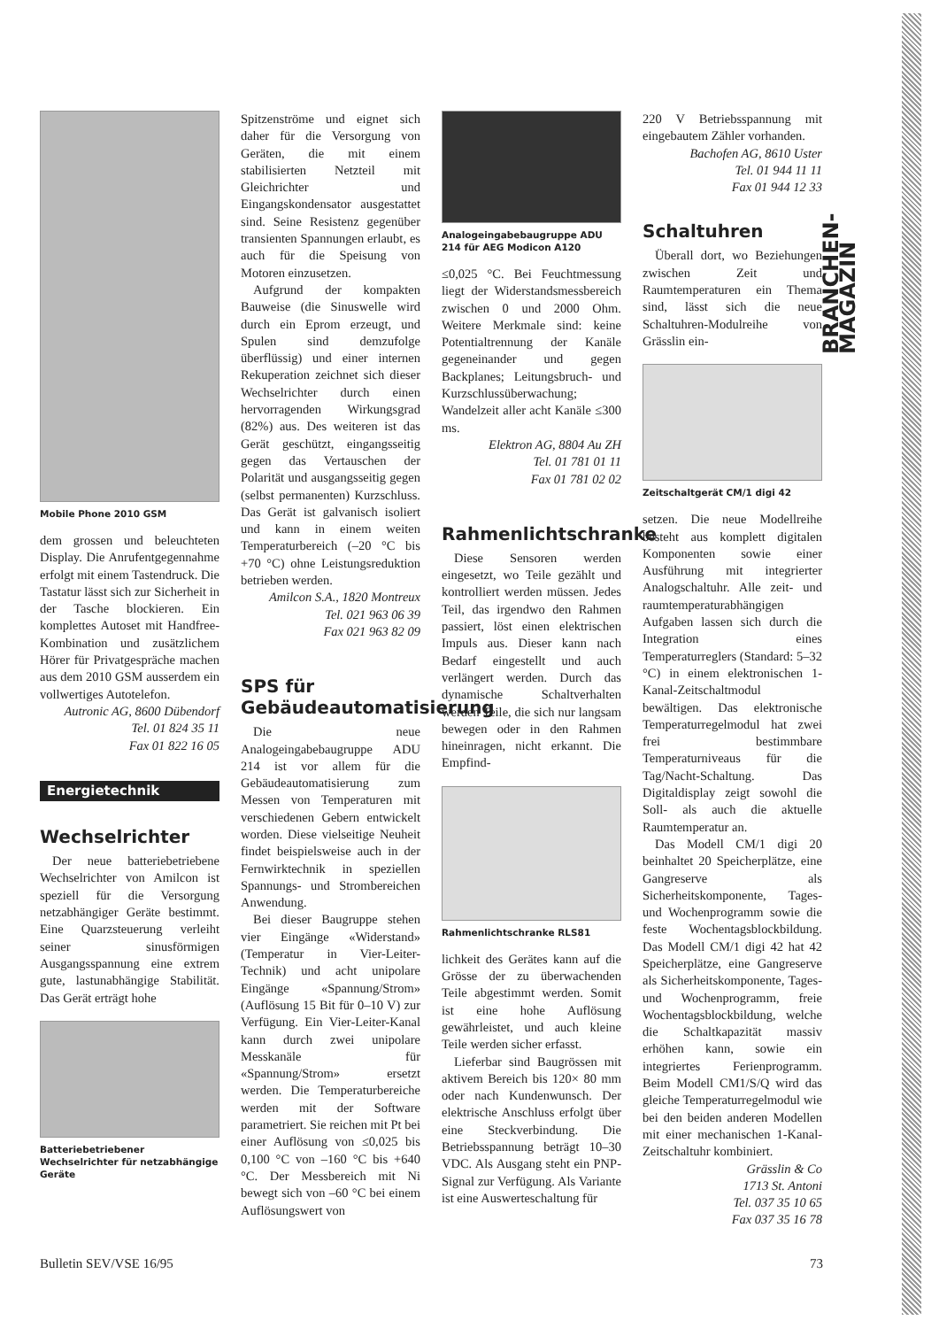BRANCHEN-MAGAZIN
Mobile Phone 2010 GSM
dem grossen und beleuchteten Display. Die Anrufentgegennahme erfolgt mit einem Tastendruck. Die Tastatur lässt sich zur Sicherheit in der Tasche blockieren. Ein komplettes Autoset mit Handfree-Kombination und zusätzlichem Hörer für Privatgespräche machen aus dem 2010 GSM ausserdem ein vollwertiges Autotelefon.
Autronic AG, 8600 Dübendorf
Tel. 01 824 35 11
Fax 01 822 16 05
Energietechnik
Wechselrichter
Der neue batteriebetriebene Wechselrichter von Amilcon ist speziell für die Versorgung netzabhängiger Geräte bestimmt. Eine Quarzsteuerung verleiht seiner sinusförmigen Ausgangsspannung eine extrem gute, lastunabhängige Stabilität. Das Gerät erträgt hohe
Batteriebetriebener Wechselrichter für netzabhängige Geräte
Spitzenströme und eignet sich daher für die Versorgung von Geräten, die mit einem stabilisierten Netzteil mit Gleichrichter und Eingangskondensator ausgestattet sind. Seine Resistenz gegenüber transienten Spannungen erlaubt, es auch für die Speisung von Motoren einzusetzen.
Aufgrund der kompakten Bauweise (die Sinuswelle wird durch ein Eprom erzeugt, und Spulen sind demzufolge überflüssig) und einer internen Rekuperation zeichnet sich dieser Wechselrichter durch einen hervorragenden Wirkungsgrad (82%) aus. Des weiteren ist das Gerät geschützt, eingangsseitig gegen das Vertauschen der Polarität und ausgangsseitig gegen (selbst permanenten) Kurzschluss. Das Gerät ist galvanisch isoliert und kann in einem weiten Temperaturbereich (–20 °C bis +70 °C) ohne Leistungsreduktion betrieben werden.
Amilcon S.A., 1820 Montreux
Tel. 021 963 06 39
Fax 021 963 82 09
SPS für Gebäudeautomatisierung
Die neue Analogeingabebaugruppe ADU 214 ist vor allem für die Gebäudeautomatisierung zum Messen von Temperaturen mit verschiedenen Gebern entwickelt worden. Diese vielseitige Neuheit findet beispielsweise auch in der Fernwirktechnik in speziellen Spannungs- und Strombereichen Anwendung.
Bei dieser Baugruppe stehen vier Eingänge «Widerstand» (Temperatur in Vier-Leiter-Technik) und acht unipolare Eingänge «Spannung/Strom» (Auflösung 15 Bit für 0–10 V) zur Verfügung. Ein Vier-Leiter-Kanal kann durch zwei unipolare Messkanäle für «Spannung/Strom» ersetzt werden. Die Temperaturbereiche werden mit der Software parametriert. Sie reichen mit Pt bei einer Auflösung von ≤0,025 bis 0,100 °C von –160 °C bis +640 °C. Der Messbereich mit Ni bewegt sich von –60 °C bei einem Auflösungswert von
Analogeingabebaugruppe ADU 214 für AEG Modicon A120
≤0,025 °C. Bei Feuchtmessung liegt der Widerstandsmessbereich zwischen 0 und 2000 Ohm. Weitere Merkmale sind: keine Potentialtrennung der Kanäle gegeneinander und gegen Backplanes; Leitungsbruch- und Kurzschlussüberwachung; Wandelzeit aller acht Kanäle ≤300 ms.
Elektron AG, 8804 Au ZH
Tel. 01 781 01 11
Fax 01 781 02 02
Rahmenlichtschranke
Diese Sensoren werden eingesetzt, wo Teile gezählt und kontrolliert werden müssen. Jedes Teil, das irgendwo den Rahmen passiert, löst einen elektrischen Impuls aus. Dieser kann nach Bedarf eingestellt und auch verlängert werden. Durch das dynamische Schaltverhalten werden Teile, die sich nur langsam bewegen oder in den Rahmen hineinragen, nicht erkannt. Die Empfind-
Rahmenlichtschranke RLS81
lichkeit des Gerätes kann auf die Grösse der zu überwachenden Teile abgestimmt werden. Somit ist eine hohe Auflösung gewährleistet, und auch kleine Teile werden sicher erfasst.
Lieferbar sind Baugrössen mit aktivem Bereich bis 120× 80 mm oder nach Kundenwunsch. Der elektrische Anschluss erfolgt über eine Steckverbindung. Die Betriebsspannung beträgt 10–30 VDC. Als Ausgang steht ein PNP-Signal zur Verfügung. Als Variante ist eine Auswerteschaltung für
220 V Betriebsspannung mit eingebautem Zähler vorhanden.
Bachofen AG, 8610 Uster
Tel. 01 944 11 11
Fax 01 944 12 33
Schaltuhren
Überall dort, wo Beziehungen zwischen Zeit und Raumtemperaturen ein Thema sind, lässt sich die neue Schaltuhren-Modulreihe von Grässlin ein-
Zeitschaltgerät CM/1 digi 42
setzen. Die neue Modellreihe besteht aus komplett digitalen Komponenten sowie einer Ausführung mit integrierter Analogschaltuhr. Alle zeit- und raumtemperaturabhängigen Aufgaben lassen sich durch die Integration eines Temperaturreglers (Standard: 5–32 °C) in einem elektronischen 1-Kanal-Zeitschaltmodul bewältigen. Das elektronische Temperaturregelmodul hat zwei frei bestimmbare Temperaturniveaus für die Tag/Nacht-Schaltung. Das Digitaldisplay zeigt sowohl die Soll- als auch die aktuelle Raumtemperatur an.
Das Modell CM/1 digi 20 beinhaltet 20 Speicherplätze, eine Gangreserve als Sicherheitskomponente, Tages- und Wochenprogramm sowie die feste Wochentagsblockbildung. Das Modell CM/1 digi 42 hat 42 Speicherplätze, eine Gangreserve als Sicherheitskomponente, Tages- und Wochenprogramm, freie Wochentagsblockbildung, welche die Schaltkapazität massiv erhöhen kann, sowie ein integriertes Ferienprogramm. Beim Modell CM1/S/Q wird das gleiche Temperaturregelmodul wie bei den beiden anderen Modellen mit einer mechanischen 1-Kanal-Zeitschaltuhr kombiniert.
Grässlin & Co
1713 St. Antoni
Tel. 037 35 10 65
Fax 037 35 16 78
Bulletin SEV/VSE 16/95 73